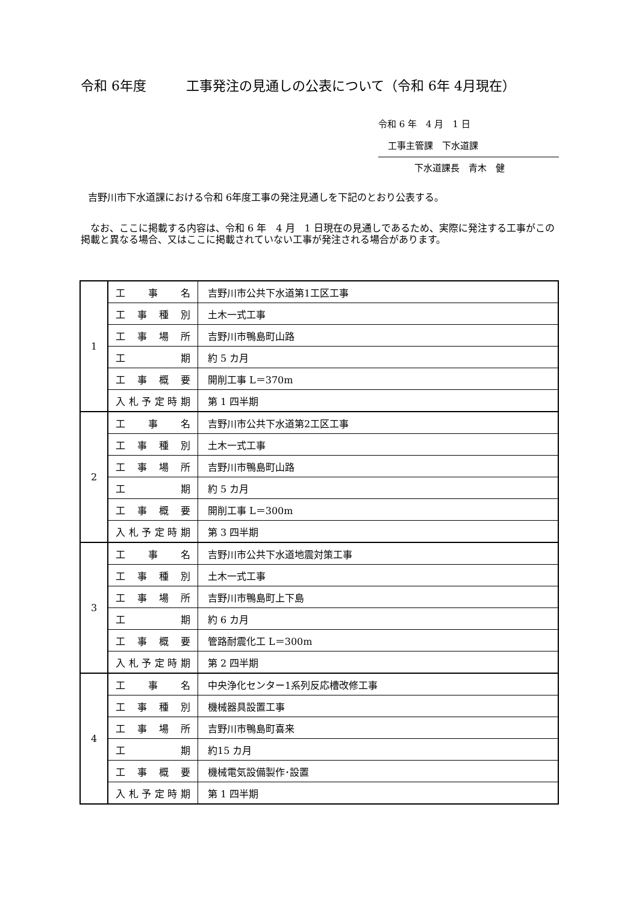令和 6年度　　　工事発注の見通しの公表について（令和 6年 4月現在）
令和 6 年　4 月　1 日
工事主管課　下水道課
下水道課長　青木　健
吉野川市下水道課における令和 6年度工事の発注見通しを下記のとおり公表する。
なお、ここに掲載する内容は、令和 6 年　4 月　1 日現在の見通しであるため、実際に発注する工事がこの掲載と異なる場合、又はここに掲載されていない工事が発注される場合があります。
| 1 | 工 事 名 | 吉野川市公共下水道第1工区工事 |
| | 工事種別 | 土木一式工事 |
| | 工事場所 | 吉野川市鴨島町山路 |
| | 工 期 | 約 5 カ月 |
| | 工事概要 | 開削工事 L＝370m |
| | 入札予定時期 | 第 1 四半期 |
| 2 | 工 事 名 | 吉野川市公共下水道第2工区工事 |
| | 工事種別 | 土木一式工事 |
| | 工事場所 | 吉野川市鴨島町山路 |
| | 工 期 | 約 5 カ月 |
| | 工事概要 | 開削工事 L＝300m |
| | 入札予定時期 | 第 3 四半期 |
| 3 | 工 事 名 | 吉野川市公共下水道地震対策工事 |
| | 工事種別 | 土木一式工事 |
| | 工事場所 | 吉野川市鴨島町上下島 |
| | 工 期 | 約 6 カ月 |
| | 工事概要 | 管路耐震化工 L＝300m |
| | 入札予定時期 | 第 2 四半期 |
| 4 | 工 事 名 | 中央浄化センター1系列反応槽改修工事 |
| | 工事種別 | 機械器具設置工事 |
| | 工事場所 | 吉野川市鴨島町喜来 |
| | 工 期 | 約15 カ月 |
| | 工事概要 | 機械電気設備製作･設置 |
| | 入札予定時期 | 第 1 四半期 |